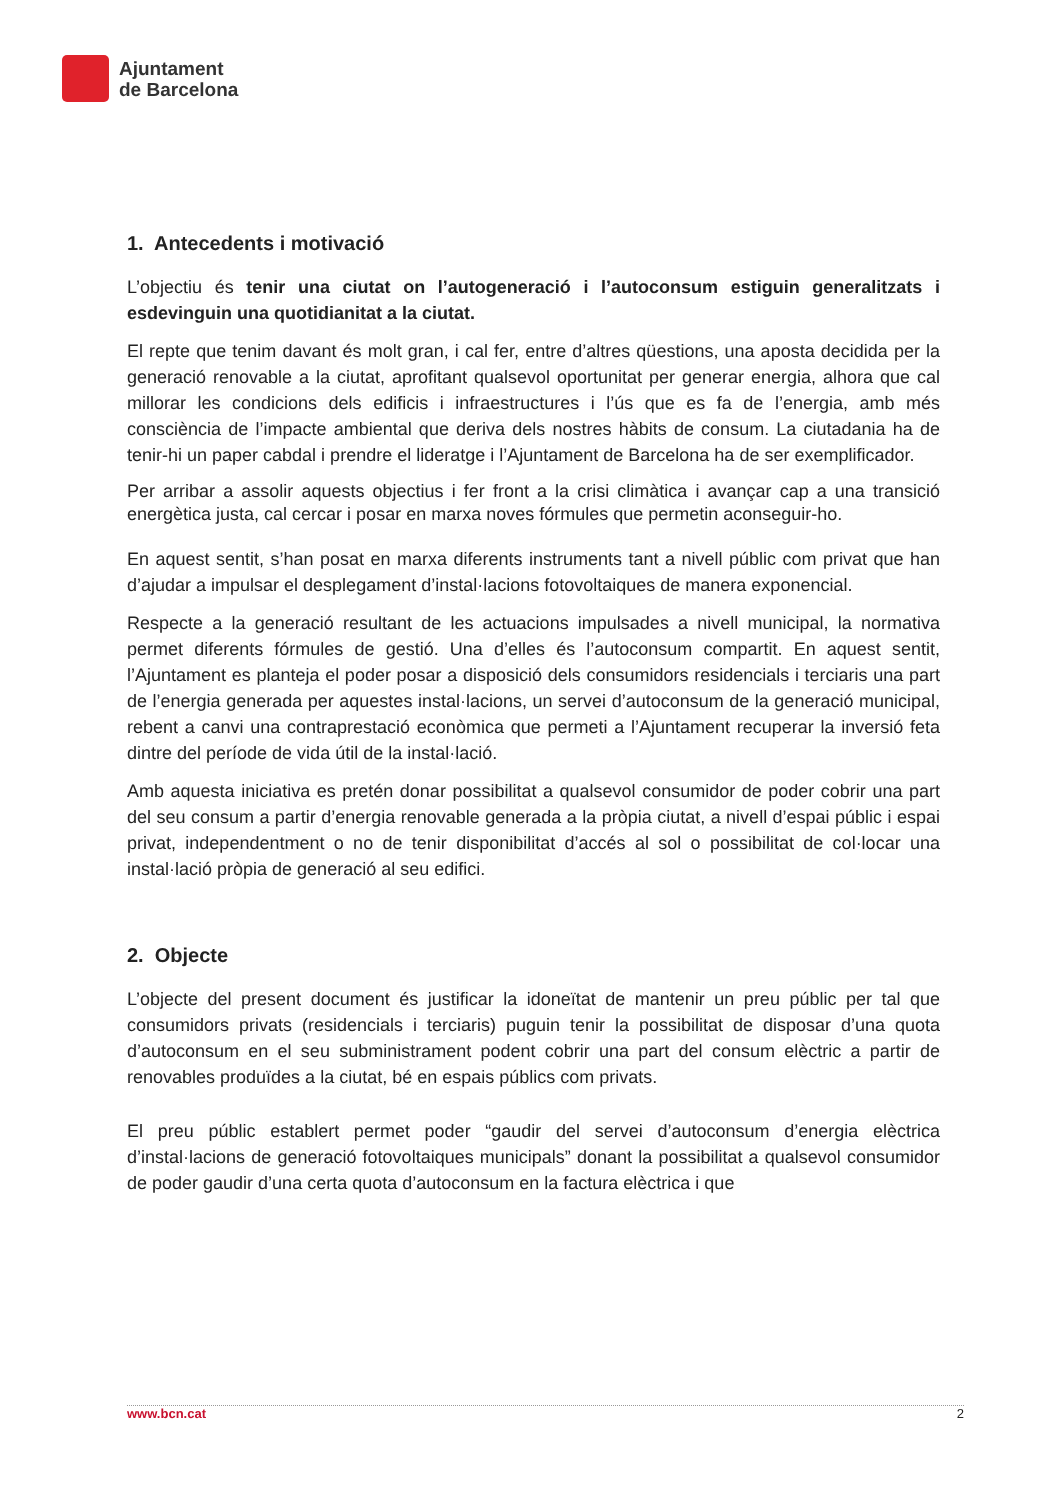Ajuntament
de Barcelona
1. Antecedents i motivació
L’objectiu és tenir una ciutat on l’autogeneració i l’autoconsum estiguin generalitzats i esdevinguin una quotidianitat a la ciutat.
El repte que tenim davant és molt gran, i cal fer, entre d’altres qüestions, una aposta decidida per la generació renovable a la ciutat, aprofitant qualsevol oportunitat per generar energia, alhora que cal millorar les condicions dels edificis i infraestructures i l’ús que es fa de l’energia, amb més consciència de l’impacte ambiental que deriva dels nostres hàbits de consum. La ciutadania ha de tenir-hi un paper cabdal i prendre el lideratge i l’Ajuntament de Barcelona ha de ser exemplificador.
Per arribar a assolir aquests objectius i fer front a la crisi climàtica i avançar cap a una transició energètica justa, cal cercar i posar en marxa noves fórmules que permetin aconseguir-ho.
En aquest sentit, s’han posat en marxa diferents instruments tant a nivell públic com privat que han d’ajudar a impulsar el desplegament d’instal·lacions fotovoltaiques de manera exponencial.
Respecte a la generació resultant de les actuacions impulsades a nivell municipal, la normativa permet diferents fórmules de gestió. Una d’elles és l’autoconsum compartit. En aquest sentit, l’Ajuntament es planteja el poder posar a disposició dels consumidors residencials i terciaris una part de l’energia generada per aquestes instal·lacions, un servei d’autoconsum de la generació municipal, rebent a canvi una contraprestació econòmica que permeti a l’Ajuntament recuperar la inversió feta dintre del període de vida útil de la instal·lació.
Amb aquesta iniciativa es pretén donar possibilitat a qualsevol consumidor de poder cobrir una part del seu consum a partir d’energia renovable generada a la pròpia ciutat, a nivell d’espai públic i espai privat, independentment o no de tenir disponibilitat d’accés al sol o possibilitat de col·locar una instal·lació pròpia de generació al seu edifici.
2. Objecte
L’objecte del present document és justificar la idoneïtat de mantenir un preu públic per tal que consumidors privats (residencials i terciaris) puguin tenir la possibilitat de disposar d’una quota d’autoconsum en el seu subministrament podent cobrir una part del consum elèctric a partir de renovables produïdes a la ciutat, bé en espais públics com privats.
El preu públic establert permet poder “gaudir del servei d’autoconsum d’energia elèctrica d’instal·lacions de generació fotovoltaiques municipals” donant la possibilitat a qualsevol consumidor de poder gaudir d’una certa quota d’autoconsum en la factura elèctrica i que
www.bcn.cat 2